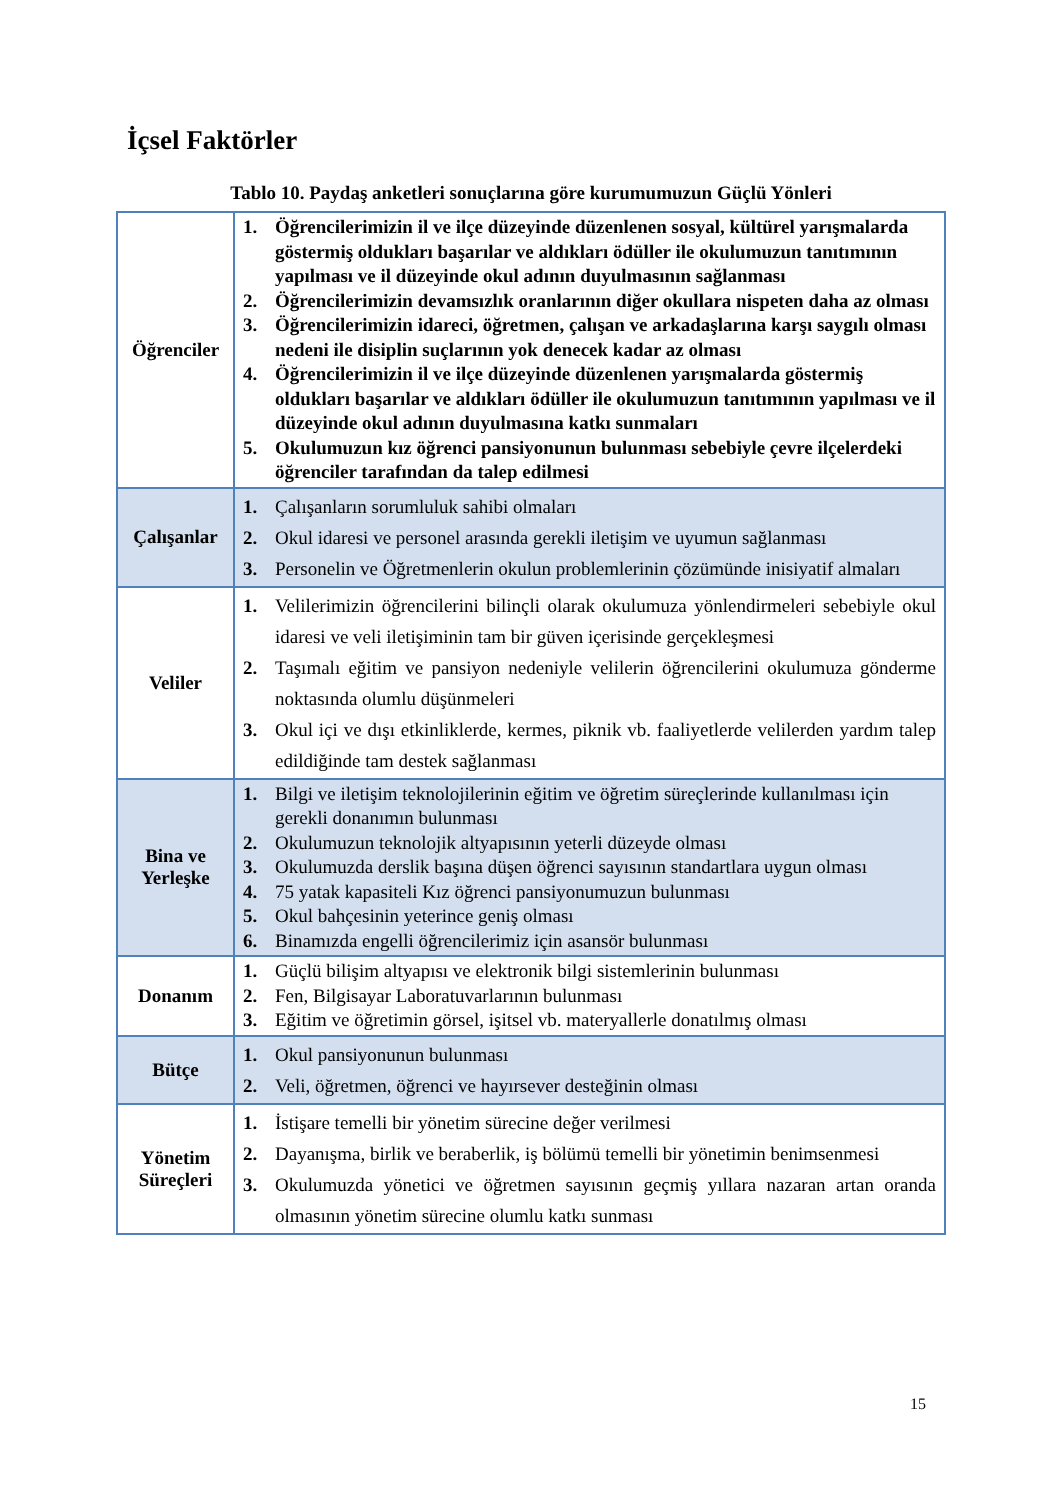İçsel Faktörler
Tablo 10. Paydaş anketleri sonuçlarına göre kurumumuzun Güçlü Yönleri
| Öğrenciler | 1. Öğrencilerimizin il ve ilçe düzeyinde düzenlenen sosyal, kültürel yarışmalarda göstermiş oldukları başarılar ve aldıkları ödüller ile okulumuzun tanıtımının yapılması ve il düzeyinde okul adının duyulmasının sağlanması 2. Öğrencilerimizin devamsızlık oranlarının diğer okullara nispeten daha az olması 3. Öğrencilerimizin idareci, öğretmen, çalışan ve arkadaşlarına karşı saygılı olması nedeni ile disiplin suçlarının yok denecek kadar az olması 4. Öğrencilerimizin il ve ilçe düzeyinde düzenlenen yarışmalarda göstermiş oldukları başarılar ve aldıkları ödüller ile okulumuzun tanıtımının yapılması ve il düzeyinde okul adının duyulmasına katkı sunmaları 5. Okulumuzun kız öğrenci pansiyonunun bulunması sebebiyle çevre ilçelerdeki öğrenciler tarafından da talep edilmesi |
| Çalışanlar | 1. Çalışanların sorumluluk sahibi olmaları 2. Okul idaresi ve personel arasında gerekli iletişim ve uyumun sağlanması 3. Personelin ve Öğretmenlerin okulun problemlerinin çözümünde inisiyatif almaları |
| Veliler | 1. Velilerimizin öğrencilerini bilinçli olarak okulumuza yönlendirmeleri sebebiyle okul idaresi ve veli iletişiminin tam bir güven içerisinde gerçekleşmesi 2. Taşımalı eğitim ve pansiyon nedeniyle velilerin öğrencilerini okulumuza gönderme noktasında olumlu düşünmeleri 3. Okul içi ve dışı etkinliklerde, kermes, piknik vb. faaliyetlerde velilerden yardım talep edildiğinde tam destek sağlanması |
| Bina ve Yerleşke | 1. Bilgi ve iletişim teknolojilerinin eğitim ve öğretim süreçlerinde kullanılması için gerekli donanımın bulunması 2. Okulumuzun teknolojik altyapısının yeterli düzeyde olması 3. Okulumuzda derslik başına düşen öğrenci sayısının standartlara uygun olması 4. 75 yatak kapasiteli Kız öğrenci pansiyonumuzun bulunması 5. Okul bahçesinin yeterince geniş olması 6. Binamızda engelli öğrencilerimiz için asansör bulunması |
| Donanım | 1. Güçlü bilişim altyapısı ve elektronik bilgi sistemlerinin bulunması 2. Fen, Bilgisayar Laboratuvarlarının bulunması 3. Eğitim ve öğretimin görsel, işitsel vb. materyallerle donatılmış olması |
| Bütçe | 1. Okul pansiyonunun bulunması 2. Veli, öğretmen, öğrenci ve hayırsever desteğinin olması |
| Yönetim Süreçleri | 1. İstişare temelli bir yönetim sürecine değer verilmesi 2. Dayanışma, birlik ve beraberlik, iş bölümü temelli bir yönetimin benimsenmesi 3. Okulumuzda yönetici ve öğretmen sayısının geçmiş yıllara nazaran artan oranda olmasının yönetim sürecine olumlu katkı sunması |
15